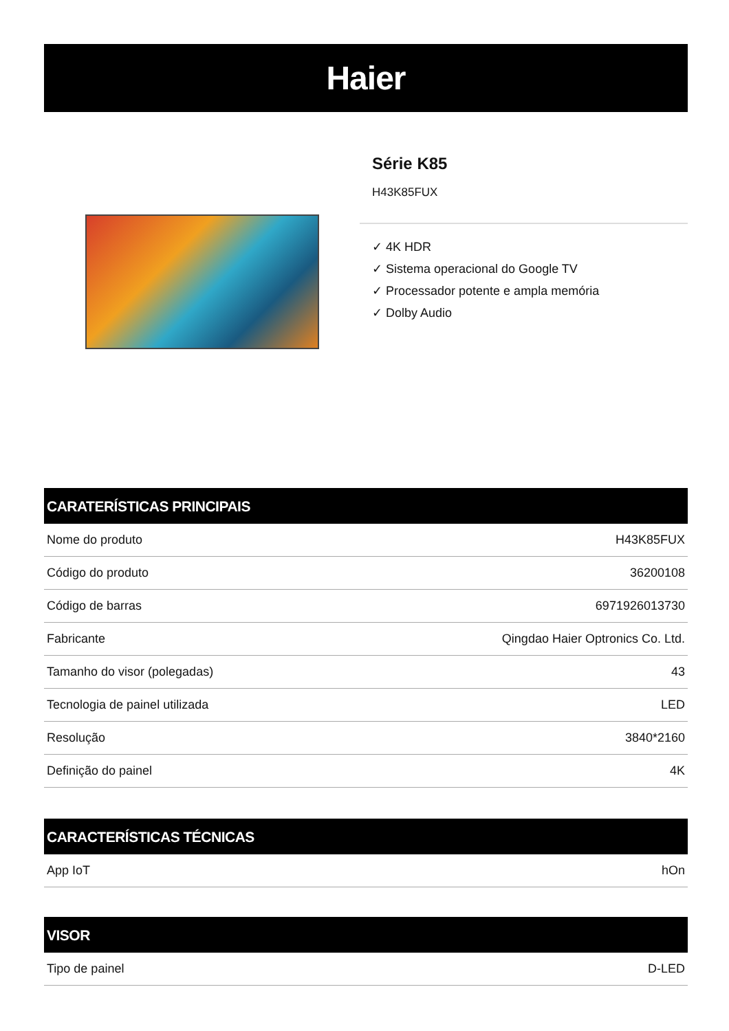Haier
Série K85
H43K85FUX
✓ 4K HDR
✓ Sistema operacional do Google TV
✓ Processador potente e ampla memória
✓ Dolby Audio
CARATERÍSTICAS PRINCIPAIS
| Nome do produto | H43K85FUX |
| Código do produto | 36200108 |
| Código de barras | 6971926013730 |
| Fabricante | Qingdao Haier Optronics Co. Ltd. |
| Tamanho do visor (polegadas) | 43 |
| Tecnologia de painel utilizada | LED |
| Resolução | 3840*2160 |
| Definição do painel | 4K |
CARACTERÍSTICAS TÉCNICAS
| App IoT | hOn |
VISOR
| Tipo de painel | D-LED |